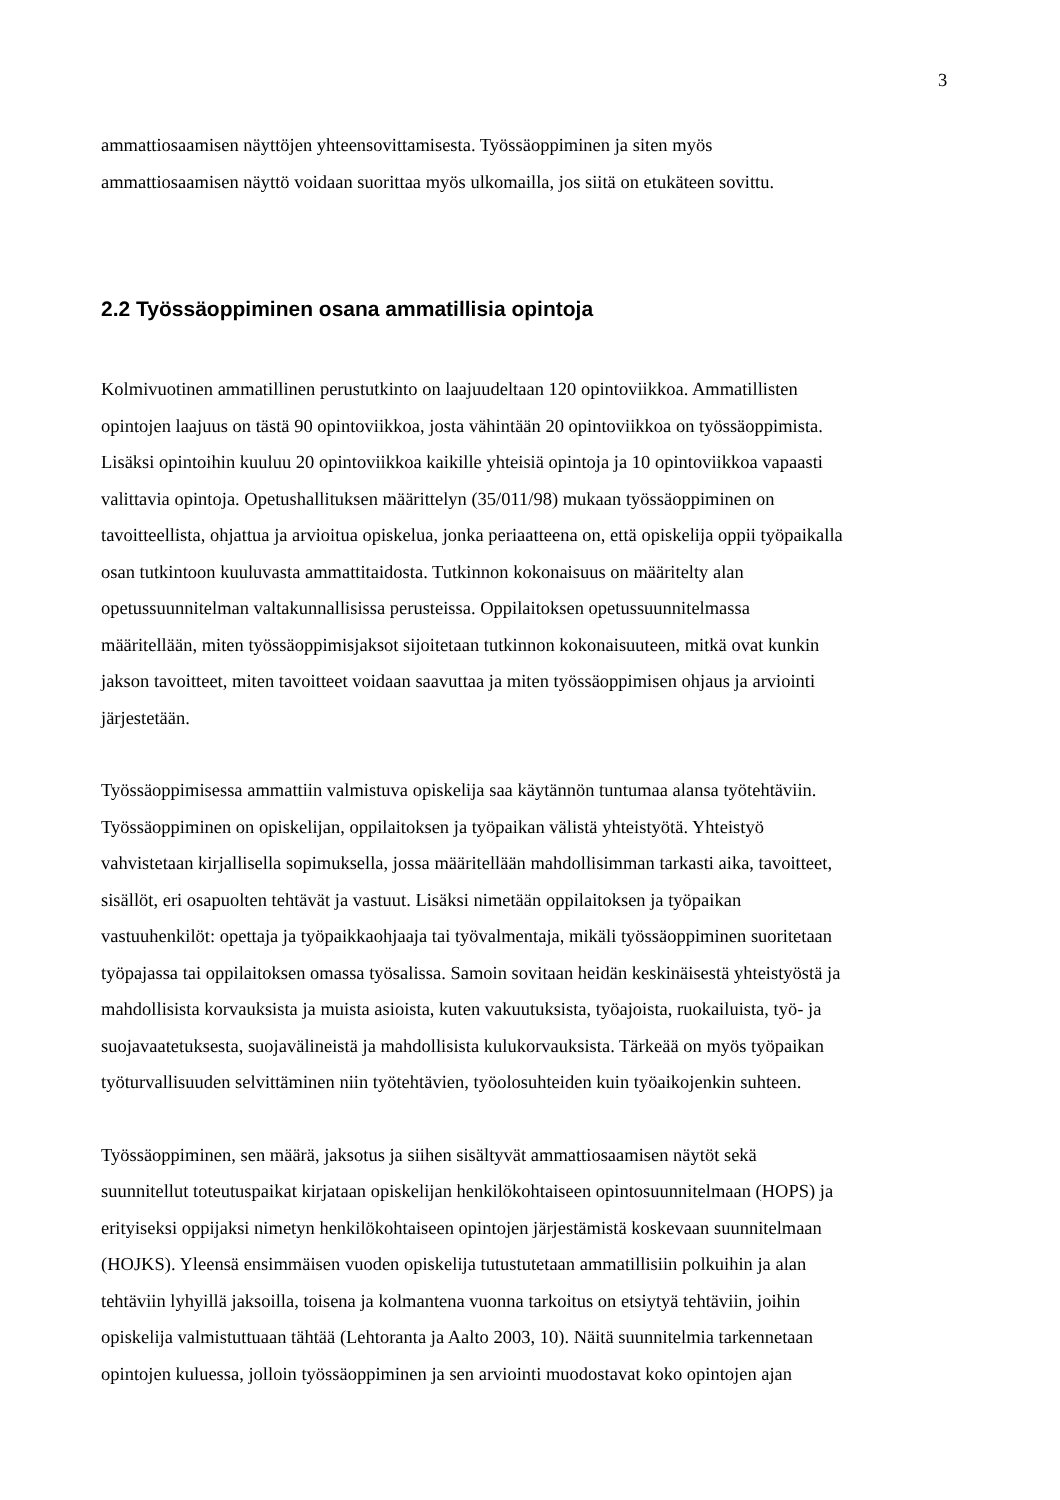3
ammattiosaamisen näyttöjen yhteensovittamisesta. Työssäoppiminen ja siten myös
ammattiosaamisen näyttö voidaan suorittaa myös ulkomailla, jos siitä on etukäteen sovittu.
2.2 Työssäoppiminen osana ammatillisia opintoja
Kolmivuotinen ammatillinen perustutkinto on laajuudeltaan 120 opintoviikkoa. Ammatillisten
opintojen laajuus on tästä 90 opintoviikkoa, josta vähintään 20 opintoviikkoa on työssäoppimista.
Lisäksi opintoihin kuuluu 20 opintoviikkoa kaikille yhteisiä opintoja ja 10 opintoviikkoa vapaasti
valittavia opintoja. Opetushallituksen määrittelyn (35/011/98) mukaan työssäoppiminen on
tavoitteellista, ohjattua ja arvioitua opiskelua, jonka periaatteena on, että opiskelija oppii työpaikalla
osan tutkintoon kuuluvasta ammattitaidosta. Tutkinnon kokonaisuus on määritelty alan
opetussuunnitelman valtakunnallisissa perusteissa. Oppilaitoksen opetussuunnitelmassa
määritellään, miten työssäoppimisjaksot sijoitetaan tutkinnon kokonaisuuteen, mitkä ovat kunkin
jakson tavoitteet, miten tavoitteet voidaan saavuttaa ja miten työssäoppimisen ohjaus ja arviointi
järjestetään.
Työssäoppimisessa ammattiin valmistuva opiskelija saa käytännön tuntumaa alansa työtehtäviin.
Työssäoppiminen on opiskelijan, oppilaitoksen ja työpaikan välistä yhteistyötä. Yhteistyö
vahvistetaan kirjallisella sopimuksella, jossa määritellään mahdollisimman tarkasti aika, tavoitteet,
sisällöt, eri osapuolten tehtävät ja vastuut. Lisäksi nimetään oppilaitoksen ja työpaikan
vastuuhenkilöt: opettaja ja työpaikkaohjaaja tai työvalmentaja, mikäli työssäoppiminen suoritetaan
työpajassa tai oppilaitoksen omassa työsalissa. Samoin sovitaan heidän keskinäisestä yhteistyöstä ja
mahdollisista korvauksista ja muista asioista, kuten vakuutuksista, työajoista, ruokailuista, työ- ja
suojavaatetuksesta, suojavälineistä ja mahdollisista kulukorvauksista. Tärkeää on myös työpaikan
työturvallisuuden selvittäminen niin työtehtävien, työolosuhteiden kuin työaikojenkin suhteen.
Työssäoppiminen, sen määrä, jaksotus ja siihen sisältyvät ammattiosaamisen näytöt sekä
suunnitellut toteutuspaikat kirjataan opiskelijan henkilökohtaiseen opintosuunnitelmaan (HOPS) ja
erityiseksi oppijaksi nimetyn henkilökohtaiseen opintojen järjestämistä koskevaan suunnitelmaan
(HOJKS). Yleensä ensimmäisen vuoden opiskelija tutustutetaan ammatillisiin polkuihin ja alan
tehtäviin lyhyillä jaksoilla, toisena ja kolmantena vuonna tarkoitus on etsiytyä tehtäviin, joihin
opiskelija valmistuttuaan tähtää (Lehtoranta ja Aalto 2003, 10). Näitä suunnitelmia tarkennetaan
opintojen kuluessa, jolloin työssäoppiminen ja sen arviointi muodostavat koko opintojen ajan